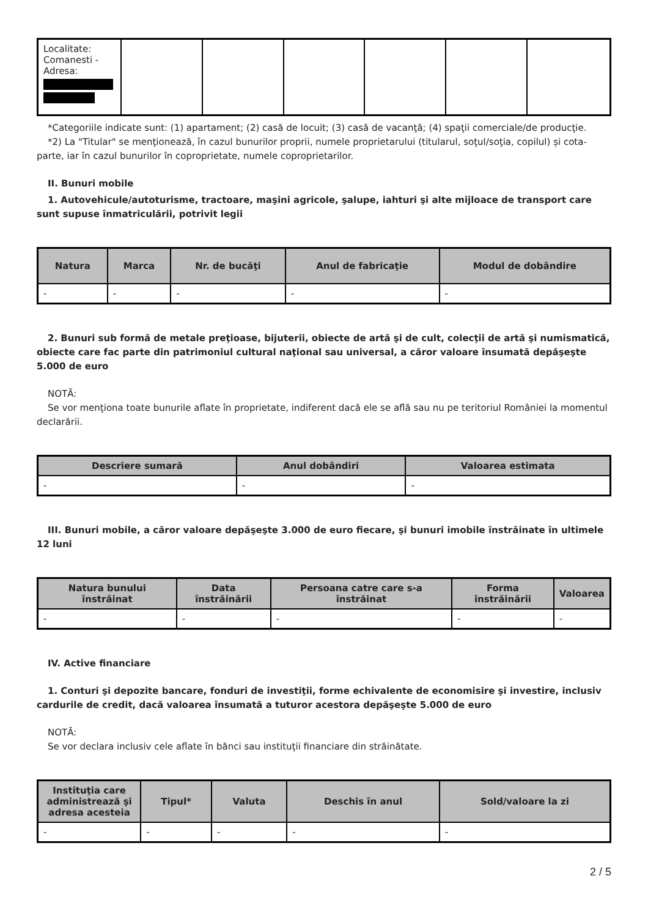| Localitate: Comanesti - Adresa: | | | | | | |
*Categoriile indicate sunt: (1) apartament; (2) casă de locuit; (3) casă de vacanţă; (4) spaţii comerciale/de producţie.
*2) La "Titular" se menţionează, în cazul bunurilor proprii, numele proprietarului (titularul, soţul/soţia, copilul) și cota-parte, iar în cazul bunurilor în coproprietate, numele coproprietarilor.
II. Bunuri mobile
1. Autovehicule/autoturisme, tractoare, maşini agricole, şalupe, iahturi şi alte mijloace de transport care sunt supuse înmatriculării, potrivit legii
| Natura | Marca | Nr. de bucăţi | Anul de fabricaţie | Modul de dobândire |
| --- | --- | --- | --- | --- |
| - | - | - | - | - |
2. Bunuri sub formă de metale preţioase, bijuterii, obiecte de artă şi de cult, colecţii de artă şi numismatică, obiecte care fac parte din patrimoniul cultural naţional sau universal, a căror valoare însumată depăşeşte 5.000 de euro
NOTĂ:
Se vor menţiona toate bunurile aflate în proprietate, indiferent dacă ele se află sau nu pe teritoriul României la momentul declarării.
| Descriere sumară | Anul dobândiri | Valoarea estimata |
| --- | --- | --- |
| - | - | - |
III. Bunuri mobile, a căror valoare depăşeşte 3.000 de euro fiecare, şi bunuri imobile înstrăinate în ultimele 12 luni
| Natura bunului înstrăinat | Data înstrăinării | Persoana catre care s-a înstrăinat | Forma înstrăinării | Valoarea |
| --- | --- | --- | --- | --- |
| - | - | - | - | - |
IV. Active financiare
1. Conturi şi depozite bancare, fonduri de investiţii, forme echivalente de economisire şi investire, inclusiv cardurile de credit, dacă valoarea însumată a tuturor acestora depăşeşte 5.000 de euro
NOTĂ:
Se vor declara inclusiv cele aflate în bănci sau instituţii financiare din străinătate.
| Instituţia care administrează şi adresa acesteia | Tipul* | Valuta | Deschis în anul | Sold/valoare la zi |
| --- | --- | --- | --- | --- |
| - | - | - | - | - |
2 / 5